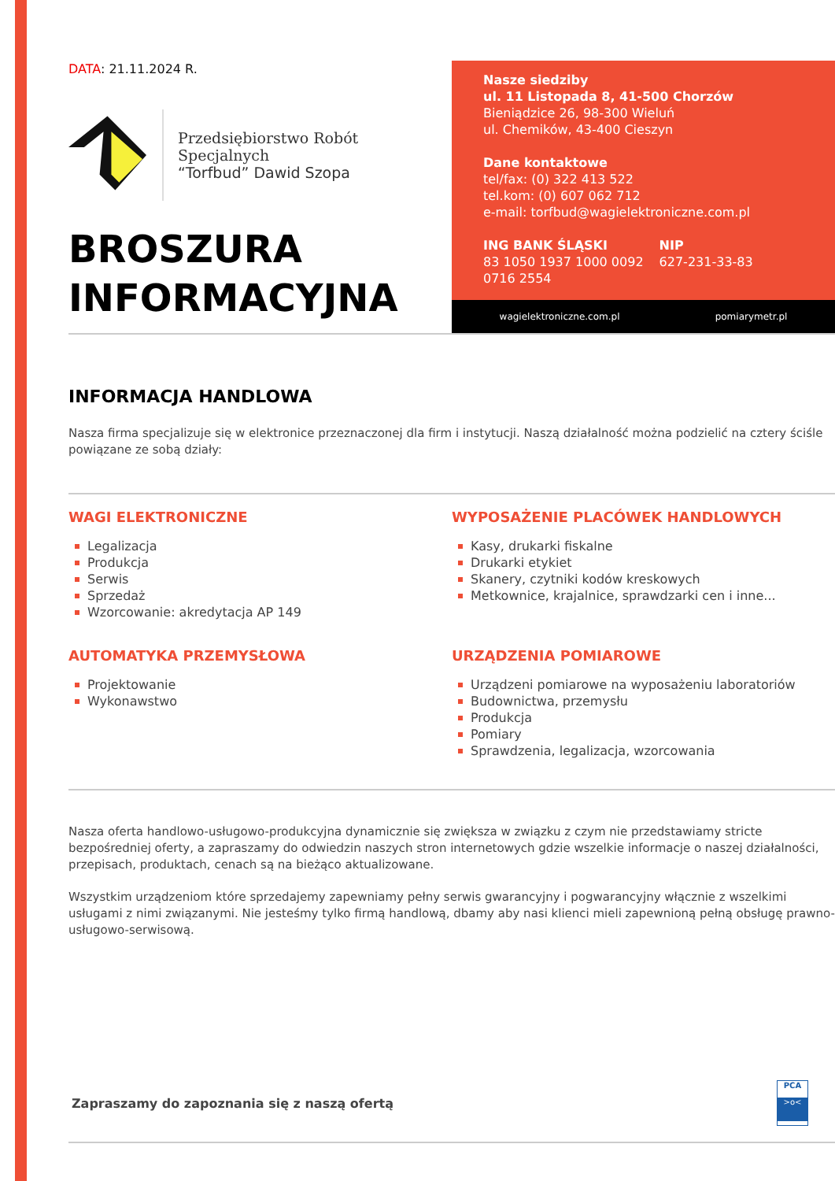DATA: 21.11.2024 R.
Przedsiębiorstwo Robót Specjalnych
“Torfbud” Dawid Szopa
BROSZURA
INFORMACYJNA
Nasze siedziby
ul. 11 Listopada 8, 41-500 Chorzów
Bieniądzice 26, 98-300 Wieluń
ul. Chemików, 43-400 Cieszyn
Dane kontaktowe
tel/fax: (0) 322 413 522
tel.kom: (0) 607 062 712
e-mail: torfbud@wagielektroniczne.com.pl
ING BANK ŚLĄSKI
83 1050 1937 1000 0092
0716 2554
NIP
627-231-33-83
wagielektroniczne.com.pl pomiarymetr.pl
INFORMACJA HANDLOWA
Nasza firma specjalizuje się w elektronice przeznaczonej dla firm i instytucji. Naszą działalność można podzielić na cztery ściśle powiązane ze sobą działy:
WAGI ELEKTRONICZNE
Legalizacja
Produkcja
Serwis
Sprzedaż
Wzorcowanie: akredytacja AP 149
WYPOSAŻENIE PLACÓWEK HANDLOWYCH
Kasy, drukarki fiskalne
Drukarki etykiet
Skanery, czytniki kodów kreskowych
Metkownice, krajalnice, sprawdzarki cen i inne...
AUTOMATYKA PRZEMYSŁOWA
Projektowanie
Wykonawstwo
URZĄDZENIA POMIAROWE
Urządzeni pomiarowe na wyposażeniu laboratoriów
Budownictwa, przemysłu
Produkcja
Pomiary
Sprawdzenia, legalizacja, wzorcowania
Nasza oferta handlowo-usługowo-produkcyjna dynamicznie się zwiększa w związku z czym nie przedstawiamy stricte bezpośredniej oferty, a zapraszamy do odwiedzin naszych stron internetowych gdzie wszelkie informacje o naszej działalności, przepisach, produktach, cenach są na bieżąco aktualizowane.
Wszystkim urządzeniom które sprzedajemy zapewniamy pełny serwis gwarancyjny i pogwarancyjny włącznie z wszelkimi usługami z nimi związanymi. Nie jesteśmy tylko firmą handlową, dbamy aby nasi klienci mieli zapewnioną pełną obsługę prawno-usługowo-serwisową.
Zapraszamy do zapoznania się z naszą ofertą
PCA
>o<